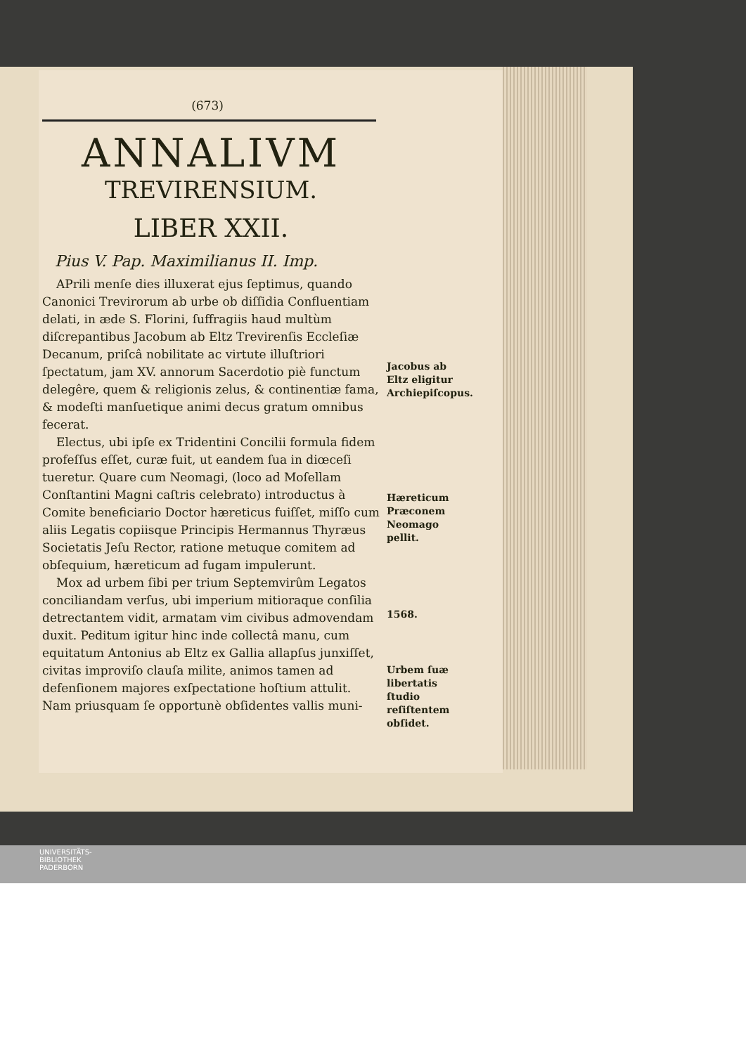(673)
ANNALIVM
TREVIRENSIUM.
LIBER XXII.
Pius V. Pap. Maximilianus II. Imp.
APrili menſe dies illuxerat ejus ſeptimus, quando Canonici Trevirorum ab urbe ob diſſidia Confluentiam delati, in æde S. Florini, ſuffragiis haud multùm diſcrepantibus Jacobum ab Eltz Trevirenſis Eccleſiæ Decanum, priſcâ nobilitate ac virtute illuſtriori ſpectatum, jam XV. annorum Sacerdotio piè functum delegêre, quem & religionis zelus, & continentiæ fama, & modeſti manſuetique animi decus gratum omnibus fecerat.
Electus, ubi ipſe ex Tridentini Concilii formula fidem profeſſus eſſet, curæ fuit, ut eandem ſua in diœceſi tueretur. Quare cum Neomagi, (loco ad Moſellam Conſtantini Magni caſtris celebrato) introductus à Comite beneficiario Doctor hæreticus fuiſſet, miſſo cum aliis Legatis copiisque Principis Hermannus Thyræus Societatis Jeſu Rector, ratione metuque comitem ad obſequium, hæreticum ad fugam impulerunt.
Mox ad urbem ſibi per trium Septemvirûm Legatos conciliandam verſus, ubi imperium mitioraque conſilia detrectantem vidit, armatam vim civibus admovendam duxit. Peditum igitur hinc inde collectâ manu, cum equitatum Antonius ab Eltz ex Gallia allapſus junxiſſet, civitas improviſo clauſa milite, animos tamen ad defenſionem majores exſpectatione hoſtium attulit. Nam priusquam ſe opportunè obſidentes vallis muni-
Jacobus ab Eltz eligitur Archiepiſcopus.
Hæreticum Præconem Neomago pellit.
1568.
Urbem ſuæ libertatis ſtudio reſiſtentem obſidet.
UNIVERSITÄTS-
BIBLIOTHEK
PADERBORN